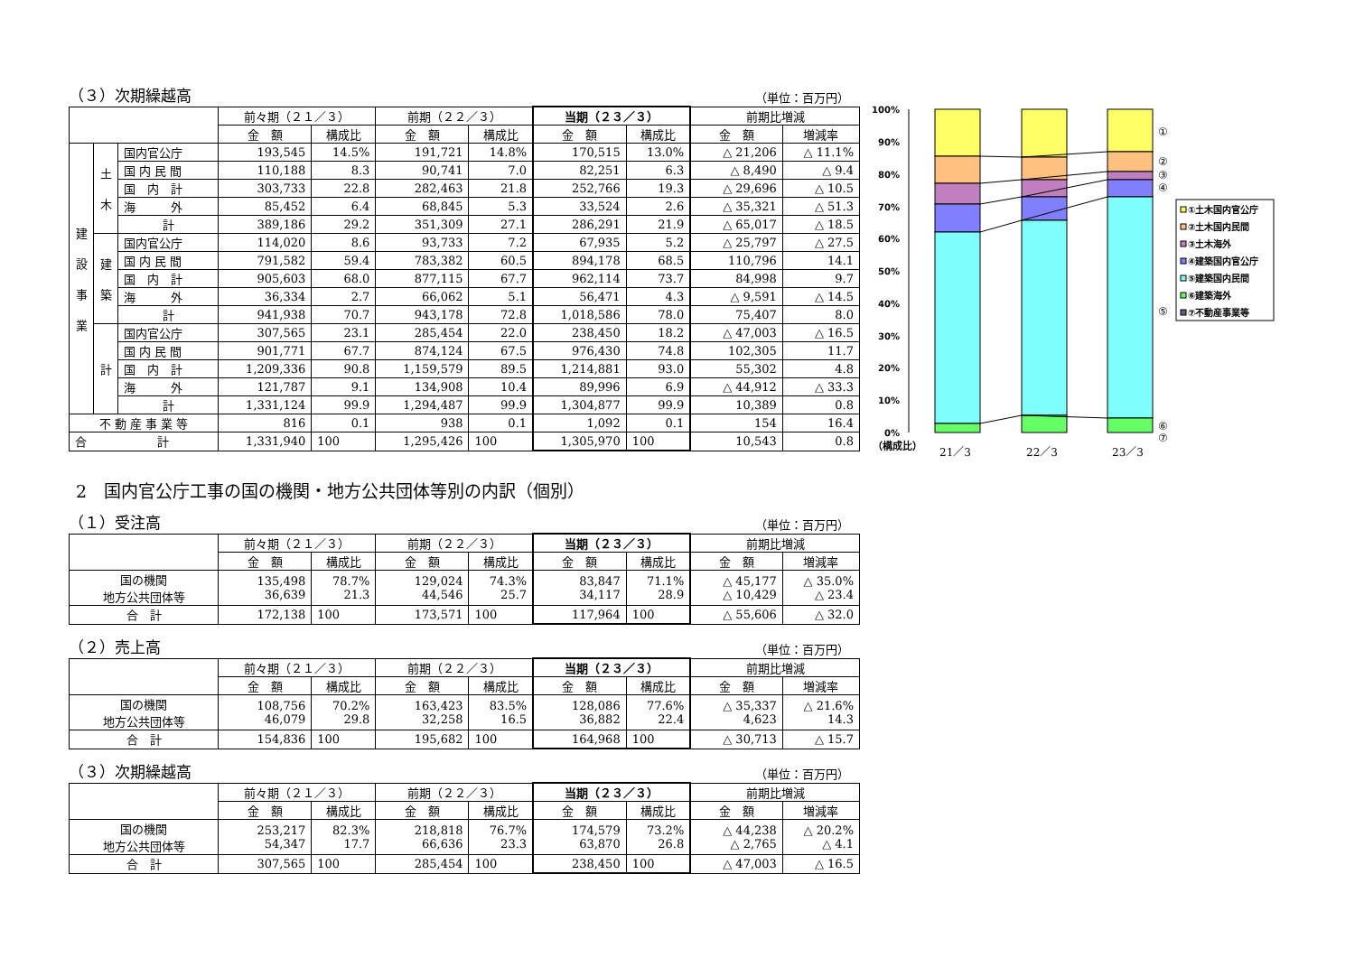（３）次期繰越高 （単位：百万円）
| | | | 前々期（２１／３） | | 前期（２２／３） | | 当期（２３／３） | | 前期比増減 | |
| --- | --- | --- | --- | --- | --- | --- | --- | --- | --- | --- |
| | | | 金 額 | 構成比 | 金 額 | 構成比 | 金 額 | 構成比 | 金 額 | 増減率 |
| 建 設 事 業 | 土 木 | 国内官公庁 | 193,545 | 14.5% | 191,721 | 14.8% | 170,515 | 13.0% | △ 21,206 | △ 11.1% |
| | | 国 内 民 間 | 110,188 | 8.3 | 90,741 | 7.0 | 82,251 | 6.3 | △ 8,490 | △ 9.4 |
| | | 国 内 計 | 303,733 | 22.8 | 282,463 | 21.8 | 252,766 | 19.3 | △ 29,696 | △ 10.5 |
| | | 海 外 | 85,452 | 6.4 | 68,845 | 5.3 | 33,524 | 2.6 | △ 35,321 | △ 51.3 |
| | | 計 | 389,186 | 29.2 | 351,309 | 27.1 | 286,291 | 21.9 | △ 65,017 | △ 18.5 |
| | 建 築 | 国内官公庁 | 114,020 | 8.6 | 93,733 | 7.2 | 67,935 | 5.2 | △ 25,797 | △ 27.5 |
| | | 国 内 民 間 | 791,582 | 59.4 | 783,382 | 60.5 | 894,178 | 68.5 | 110,796 | 14.1 |
| | | 国 内 計 | 905,603 | 68.0 | 877,115 | 67.7 | 962,114 | 73.7 | 84,998 | 9.7 |
| | | 海 外 | 36,334 | 2.7 | 66,062 | 5.1 | 56,471 | 4.3 | △ 9,591 | △ 14.5 |
| | | 計 | 941,938 | 70.7 | 943,178 | 72.8 | 1,018,586 | 78.0 | 75,407 | 8.0 |
| | 計 | 国内官公庁 | 307,565 | 23.1 | 285,454 | 22.0 | 238,450 | 18.2 | △ 47,003 | △ 16.5 |
| | | 国 内 民 間 | 901,771 | 67.7 | 874,124 | 67.5 | 976,430 | 74.8 | 102,305 | 11.7 |
| | | 国 内 計 | 1,209,336 | 90.8 | 1,159,579 | 89.5 | 1,214,881 | 93.0 | 55,302 | 4.8 |
| | | 海 外 | 121,787 | 9.1 | 134,908 | 10.4 | 89,996 | 6.9 | △ 44,912 | △ 33.3 |
| | | 計 | 1,331,124 | 99.9 | 1,294,487 | 99.9 | 1,304,877 | 99.9 | 10,389 | 0.8 |
| 不 動 産 事 業 等 | | | 816 | 0.1 | 938 | 0.1 | 1,092 | 0.1 | 154 | 16.4 |
| 合 計 | | | 1,331,940 | 100 | 1,295,426 | 100 | 1,305,970 | 100 | 10,543 | 0.8 |
100%
90%
80%
70%
60%
50%
40%
30%
20%
10%
0%
（構成比）
21／3
22／3
23／3
①
②
③
④
⑤
⑥
⑦
①土木国内官公庁
②土木国内民間
③土木海外
④建築国内官公庁
⑤建築国内民間
⑥建築海外
⑦不動産事業等
2　国内官公庁工事の国の機関・地方公共団体等別の内訳（個別）
（１）受注高 （単位：百万円）
| | 前々期（２１／３） | | 前期（２２／３） | | 当期（２３／３） | | 前期比増減 | |
| --- | --- | --- | --- | --- | --- | --- | --- | --- |
| | 金 額 | 構成比 | 金 額 | 構成比 | 金 額 | 構成比 | 金 額 | 増減率 |
| 国の機関 地方公共団体等 | 135,498 36,639 | 78.7% 21.3 | 129,024 44,546 | 74.3% 25.7 | 83,847 34,117 | 71.1% 28.9 | △ 45,177 △ 10,429 | △ 35.0% △ 23.4 |
| 合 計 | 172,138 | 100 | 173,571 | 100 | 117,964 | 100 | △ 55,606 | △ 32.0 |
（２）売上高 （単位：百万円）
| | 前々期（２１／３） | | 前期（２２／３） | | 当期（２３／３） | | 前期比増減 | |
| --- | --- | --- | --- | --- | --- | --- | --- | --- |
| | 金 額 | 構成比 | 金 額 | 構成比 | 金 額 | 構成比 | 金 額 | 増減率 |
| 国の機関 地方公共団体等 | 108,756 46,079 | 70.2% 29.8 | 163,423 32,258 | 83.5% 16.5 | 128,086 36,882 | 77.6% 22.4 | △ 35,337 4,623 | △ 21.6% 14.3 |
| 合 計 | 154,836 | 100 | 195,682 | 100 | 164,968 | 100 | △ 30,713 | △ 15.7 |
（３）次期繰越高 （単位：百万円）
| | 前々期（２１／３） | | 前期（２２／３） | | 当期（２３／３） | | 前期比増減 | |
| --- | --- | --- | --- | --- | --- | --- | --- | --- |
| | 金 額 | 構成比 | 金 額 | 構成比 | 金 額 | 構成比 | 金 額 | 増減率 |
| 国の機関 地方公共団体等 | 253,217 54,347 | 82.3% 17.7 | 218,818 66,636 | 76.7% 23.3 | 174,579 63,870 | 73.2% 26.8 | △ 44,238 △ 2,765 | △ 20.2% △ 4.1 |
| 合 計 | 307,565 | 100 | 285,454 | 100 | 238,450 | 100 | △ 47,003 | △ 16.5 |